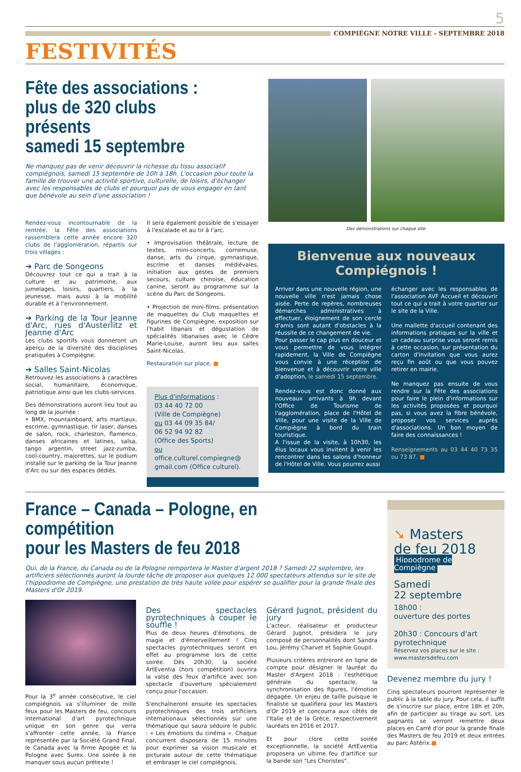5
COMPIÈGNE NOTRE VILLE - SEPTEMBRE 2018
FESTIVITÉS
Fête des associations :
plus de 320 clubs présents
samedi 15 septembre
Ne manquez pas de venir découvrir la richesse du tissu associatif compiégnois, samedi 15 septembre de 10h à 18h. L'occasion pour toute la famille de trouver une activité sportive, culturelle, de loisirs, d'échanger avec les responsables de clubs et pourquoi pas de vous engager en tant que bénévole au sein d'une association !
Rendez-vous incontournable de la rentrée, la Fête des associations rassemblera cette année encore 320 clubs de l'agglomération, répartis sur trois villages :
➔ Parc de Songeons
Découvrez tout ce qui a trait à la culture et au patrimoine, aux jumelages, loisirs, quartiers, à la jeunesse, mais aussi à la mobilité durable et à l'environnement.
➔ Parking de la Tour Jeanne d'Arc, rues d'Austerlitz et Jeanne d'Arc
Les clubs sportifs vous donneront un aperçu de la diversité des disciplines pratiquées à Compiègne.
➔ Salles Saint-Nicolas
Retrouvez les associations à caractères social, humanitaire, économique, patriotique ainsi que les clubs-services.
Des démonstrations auront lieu tout au long de la journée :
• BMX, mountainboard, arts martiaux, escrime, gymnastique, tir laser, danses de salon, rock, charleston, flamenco, danses africaines et latines, salsa, tango argentin, street jazz-zumba, cool-country, majorettes, sur le podium installé sur le parking de la Tour Jeanne d'Arc ou sur des espaces dédiés.
Il sera également possible de s'essayer à l'escalade et au tir à l'arc.
• Improvisation théâtrale, lecture de textes, mini-concerts, cornemuse, danse, arts du cirque, gymnastique, escrime et danses médiévales, initiation aux gestes de premiers secours, culture chinoise, éducation canine, seront au programme sur la scène du Parc de Songeons.
• Projection de mini-films, présentation de maquettes du Club maquettes et figurines de Compiègne, exposition sur l'habit libanais et dégustation de spécialités libanaises avec le Cèdre Marie-Louise, auront lieu aux salles Saint-Nicolas.
Restauration sur place. ■
Plus d'informations :
03 44 40 72 00
(Ville de Compiègne)
ou 03 44 09 35 84/
06 52 94 92 82
(Office des Sports)
ou office.culturel.compiegne@ gmail.com (Office culturel).
Des démonstrations sur chaque site.
Bienvenue aux nouveaux Compiégnois !
Arriver dans une nouvelle région, une nouvelle ville n'est jamais chose aisée. Perte de repères, nombreuses démarches administratives à effectuer, éloignement de son cercle d'amis sont autant d'obstacles à la réussite de ce changement de vie.
Pour passer le cap plus en douceur et vous permettre de vous intégrer rapidement, la Ville de Compiègne vous convie à une réception de bienvenue et à découvrir votre ville d'adoption, le samedi 15 septembre.
Rendez-vous est donc donné aux nouveaux arrivants à 9h devant l'Office de Tourisme de l'agglomération, place de l'Hôtel de Ville, pour une visite de la Ville de Compiègne à bord du train touristique.
A l'issue de la visite, à 10h30, les élus locaux vous invitent à venir les rencontrer dans les salons d'honneur de l'Hôtel de Ville. Vous pourrez aussi
échanger avec les responsables de l'association AVF Accueil et découvrir tout ce qui a trait à votre quartier sur le site de la Ville.
Une mallette d'accueil contenant des informations pratiques sur la ville et un cadeau surprise vous seront remis à cette occasion, sur présentation du carton d'invitation que vous aurez reçu fin août ou que vous pouvez retirer en mairie.
Ne manquez pas ensuite de vous rendre sur la Fête des associations pour faire le plein d'informations sur les activités proposées et pourquoi pas, si vous avez la fibre bénévole, proposer vos services auprès d'associations. Un bon moyen de faire des connaissances !
Renseignements au 03 44 40 73 35 ou 73 87. ■
France – Canada – Pologne, en compétition
pour les Masters de feu 2018
Qui, de la France, du Canada ou de la Pologne remportera le Master d'argent 2018 ? Samedi 22 septembre, les artificiers sélectionnés auront la lourde tâche de proposer aux quelques 12 000 spectateurs attendus sur le site de l'hippodrome de Compiègne, une prestation de très haute volée pour espérer se qualifier pour la grande finale des Masters d'Or 2019.
Pour la 3<sup>e</sup> année consécutive, le ciel compiégnois va s'illuminer de mille feux pour les Masters de feu, concours international d'art pyrotechnique unique en son genre qui verra s'affronter cette année, la France représentée par la Société Grand Final, le Canada avec la firme Apogée et la Pologne avec Surex. Une soirée à ne manquer sous aucun prétexte !
Des spectacles pyrotechniques à couper le souffle !
Plus de deux heures d'émotions, de magie et d'émerveillement ! Cinq spectacles pyrotechniques seront en effet au programme lors de cette soirée. Dès 20h30, la société ArtEventia (hors compétition) ouvrira la valse des feux d'artifice avec son spectacle d'ouverture spécialement conçu pour l'occasion.
S'enchaîneront ensuite les spectacles pyrotechniques des trois artificiers internationaux sélectionnés sur une thématique qui saura séduire le public : « Les émotions du cinéma ». Chaque concurrent disposera de 15 minutes pour exprimer sa vision musicale et picturale autour de cette thématique et embraser le ciel compiégnois.
Gérard Jugnot, président du jury
L'acteur, réalisateur et producteur Gérard Jugnot, présidera le jury composé de personnalités dont Sandra Lou, Jérémy Charvet et Sophie Goupil.
Plusieurs critères entreront en ligne de compte pour désigner le lauréat du Master d'Argent 2018 : l'esthétique générale du spectacle, la synchronisation des figures, l'émotion dégagée. Un enjeu de taille puisque le finaliste se qualifiera pour les Masters d'Or 2019 et concourra aux côtés de l'Italie et de la Grèce, respectivement lauréats en 2016 et 2017.
Et pour clore cette soirée exceptionnelle, la société ArtEventia proposera un ultime feu d'artifice sur la bande son "Les Choristes".
➘ Masters
de feu 2018
Hippodrome de Compiègne
Samedi
22 septembre
18h00 :
ouverture des portes
20h30 : Concours d'art pyrotechnique
Réservez vos places sur le site :
www.mastersdefeu.com
Devenez membre du jury !
Cinq spectateurs pourront représenter le public à la table du jury. Pour cela, il suffit de s'inscrire sur place, entre 18h et 20h, afin de participer au tirage au sort. Les gagnants se verront remettre deux places en Carré d'or pour la grande finale des Masters de feu 2019 et deux entrées au parc Astérix.■